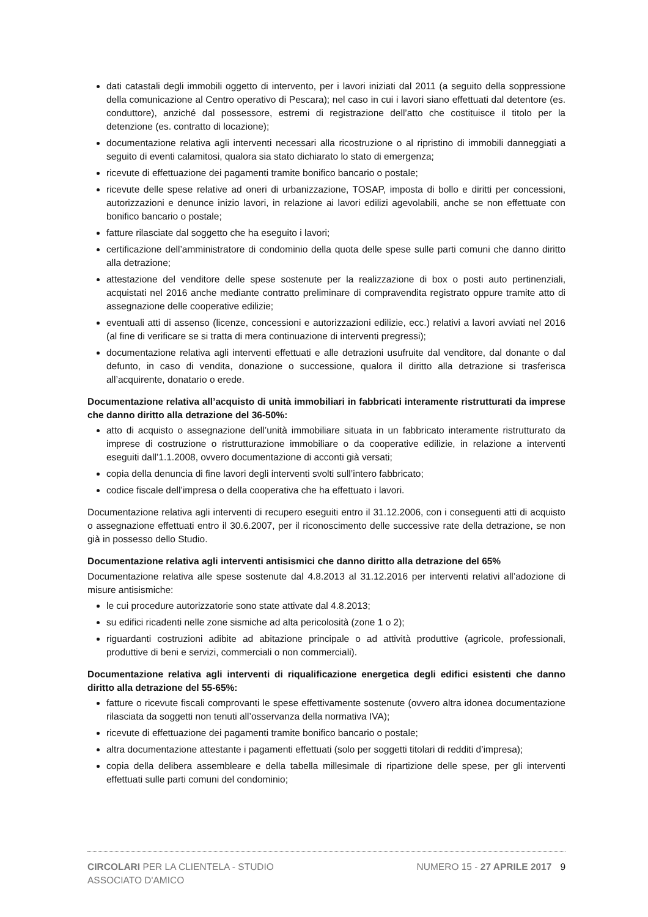dati catastali degli immobili oggetto di intervento, per i lavori iniziati dal 2011 (a seguito della soppressione della comunicazione al Centro operativo di Pescara); nel caso in cui i lavori siano effettuati dal detentore (es. conduttore), anziché dal possessore, estremi di registrazione dell’atto che costituisce il titolo per la detenzione (es. contratto di locazione);
documentazione relativa agli interventi necessari alla ricostruzione o al ripristino di immobili danneggiati a seguito di eventi calamitosi, qualora sia stato dichiarato lo stato di emergenza;
ricevute di effettuazione dei pagamenti tramite bonifico bancario o postale;
ricevute delle spese relative ad oneri di urbanizzazione, TOSAP, imposta di bollo e diritti per concessioni, autorizzazioni e denunce inizio lavori, in relazione ai lavori edilizi agevolabili, anche se non effettuate con bonifico bancario o postale;
fatture rilasciate dal soggetto che ha eseguito i lavori;
certificazione dell’amministratore di condominio della quota delle spese sulle parti comuni che danno diritto alla detrazione;
attestazione del venditore delle spese sostenute per la realizzazione di box o posti auto pertinenziali, acquistati nel 2016 anche mediante contratto preliminare di compravendita registrato oppure tramite atto di assegnazione delle cooperative edilizie;
eventuali atti di assenso (licenze, concessioni e autorizzazioni edilizie, ecc.) relativi a lavori avviati nel 2016 (al fine di verificare se si tratta di mera continuazione di interventi pregressi);
documentazione relativa agli interventi effettuati e alle detrazioni usufruite dal venditore, dal donante o dal defunto, in caso di vendita, donazione o successione, qualora il diritto alla detrazione si trasferisca all’acquirente, donatario o erede.
Documentazione relativa all’acquisto di unità immobiliari in fabbricati interamente ristrutturati da imprese che danno diritto alla detrazione del 36-50%:
atto di acquisto o assegnazione dell’unità immobiliare situata in un fabbricato interamente ristrutturato da imprese di costruzione o ristrutturazione immobiliare o da cooperative edilizie, in relazione a interventi eseguiti dall’1.1.2008, ovvero documentazione di acconti già versati;
copia della denuncia di fine lavori degli interventi svolti sull’intero fabbricato;
codice fiscale dell’impresa o della cooperativa che ha effettuato i lavori.
Documentazione relativa agli interventi di recupero eseguiti entro il 31.12.2006, con i conseguenti atti di acquisto o assegnazione effettuati entro il 30.6.2007, per il riconoscimento delle successive rate della detrazione, se non già in possesso dello Studio.
Documentazione relativa agli interventi antisismici che danno diritto alla detrazione del 65%
Documentazione relativa alle spese sostenute dal 4.8.2013 al 31.12.2016 per interventi relativi all’adozione di misure antisismiche:
le cui procedure autorizzatorie sono state attivate dal 4.8.2013;
su edifici ricadenti nelle zone sismiche ad alta pericolosità (zone 1 o 2);
riguardanti costruzioni adibite ad abitazione principale o ad attività produttive (agricole, professionali, produttive di beni e servizi, commerciali o non commerciali).
Documentazione relativa agli interventi di riqualificazione energetica degli edifici esistenti che danno diritto alla detrazione del 55-65%:
fatture o ricevute fiscali comprovanti le spese effettivamente sostenute (ovvero altra idonea documentazione rilasciata da soggetti non tenuti all’osservanza della normativa IVA);
ricevute di effettuazione dei pagamenti tramite bonifico bancario o postale;
altra documentazione attestante i pagamenti effettuati (solo per soggetti titolari di redditi d’impresa);
copia della delibera assembleare e della tabella millesimale di ripartizione delle spese, per gli interventi effettuati sulle parti comuni del condominio;
CIRCOLARI PER LA CLIENTELA - STUDIO ASSOCIATO D'AMICO
NUMERO 15 - 27 APRILE 2017 9